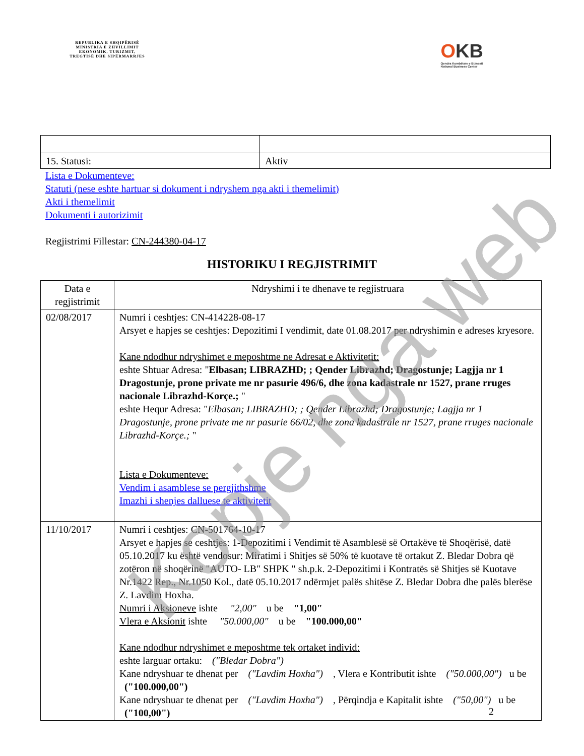REPUBLIKA E SHQIPËRISË
MINISTRIA E ZHVILLIMIT
EKONOMIK, TURIZMIT,
TREGTISË DHE SIPËRMARRJES
OKB
Qendra Kombëtare e Biznesit
National Business Center
| 15. Statusi: | Aktiv |
Lista e Dokumenteve:
Statuti (nese eshte hartuar si dokument i ndryshem nga akti i themelimit)
Akti i themelimit
Dokumenti i autorizimit
Regjistrimi Fillestar: CN-244380-04-17
HISTORIKU I REGJISTRIMIT
| Data e regjistrimit | Ndryshimi i te dhenave te regjistruara |
| 02/08/2017 | Numri i ceshtjes: CN-414228-08-17 Arsyet e hapjes se ceshtjes: Depozitimi I vendimit, date 01.08.2017 per ndryshimin e adreses kryesore. Kane ndodhur ndryshimet e meposhtme ne Adresat e Aktivitetit: eshte Shtuar Adresa: " Elbasan; LIBRAZHD; ; Qender Librazhd; Dragostunje; Lagjja nr 1 Dragostunje, prone private me nr pasurie 496/6, dhe zona kadastrale nr 1527, prane rruges nacionale Librazhd-Korçe.; " eshte Hequr Adresa: " Elbasan; LIBRAZHD; ; Qender Librazhd; Dragostunje; Lagjja nr 1 Dragostunje, prone private me nr pasurie 66/02, dhe zona kadastrale nr 1527, prane rruges nacionale Librazhd-Korçe.; " Lista e Dokumenteve: Vendim i asamblese se pergjithshme Imazhi i shenjes dalluese te aktivitetit |
| 11/10/2017 | Numri i ceshtjes: CN-501764-10-17 Arsyet e hapjes se ceshtjes: 1-Depozitimi i Vendimit të Asamblesë së Ortakëve të Shoqërisë, datë 05.10.2017 ku është vendosur: Miratimi i Shitjes së 50% të kuotave të ortakut Z. Bledar Dobra që zotëron në shoqërinë "AUTO- LB" SHPK " sh.p.k. 2-Depozitimi i Kontratës së Shitjes së Kuotave Nr.1422 Rep., Nr.1050 Kol., datë 05.10.2017 ndërmjet palës shitëse Z. Bledar Dobra dhe palës blerëse Z. Lavdim Hoxha. Numri i Aksioneve ishte "2,00" u be "1,00" Vlera e Aksionit ishte "50.000,00" u be "100.000,00" Kane ndodhur ndryshimet e meposhtme tek ortaket individ: eshte larguar ortaku: ("Bledar Dobra") Kane ndryshuar te dhenat per ("Lavdim Hoxha") , Vlera e Kontributit ishte ("50.000,00") u be ("100.000,00") Kane ndryshuar te dhenat per ("Lavdim Hoxha") , Përqindja e Kapitalit ishte ("50,00") u be ("100,00") |
2
Kopje nga web